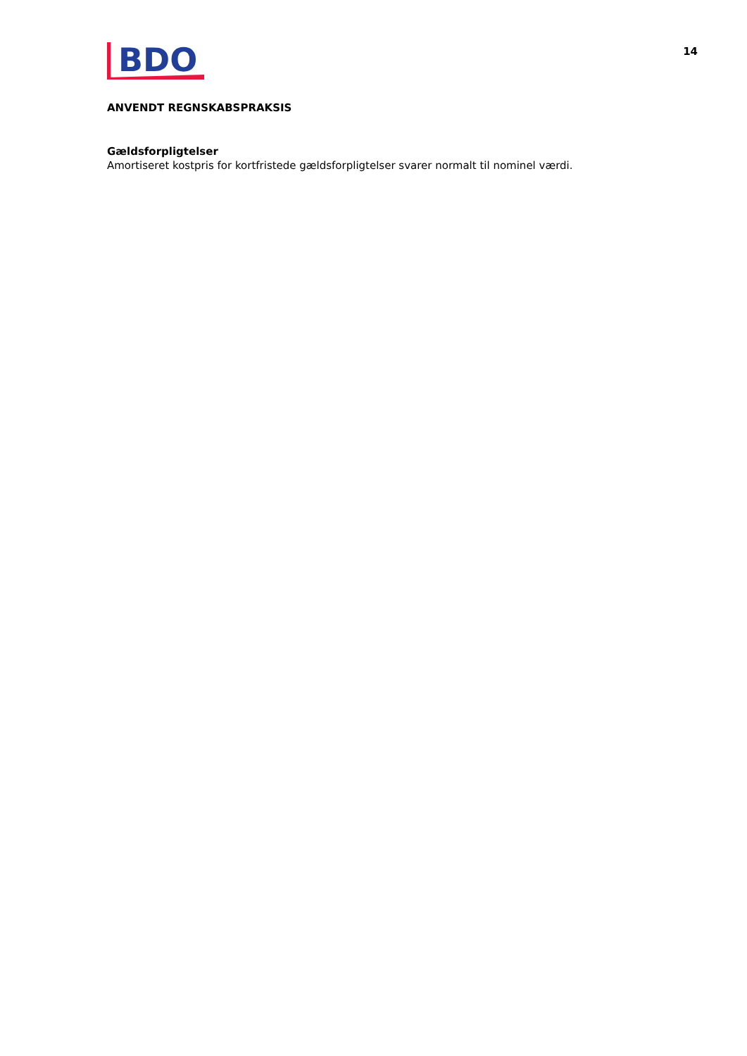BDO
14
ANVENDT REGNSKABSPRAKSIS
Gældsforpligtelser
Amortiseret kostpris for kortfristede gældsforpligtelser svarer normalt til nominel værdi.